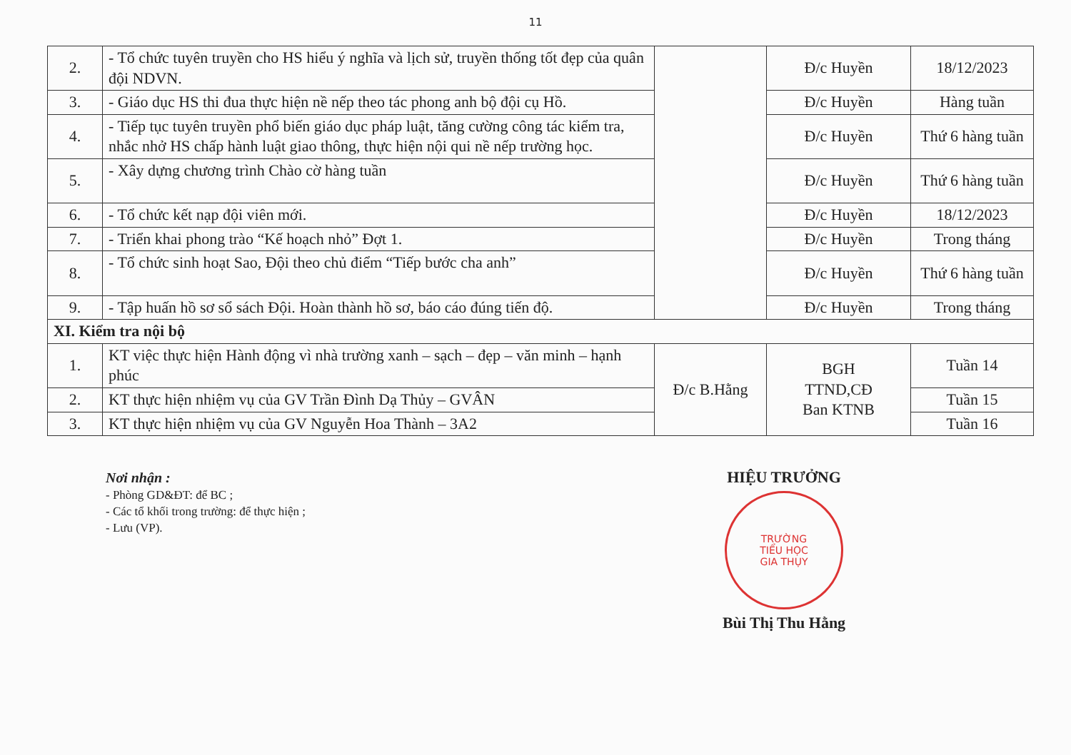11
| 2. | - Tổ chức tuyên truyền cho HS hiểu ý nghĩa và lịch sử, truyền thống tốt đẹp của quân đội NDVN. | | Đ/c Huyền | 18/12/2023 |
| 3. | - Giáo dục HS thi đua thực hiện nề nếp theo tác phong anh bộ đội cụ Hồ. | | Đ/c Huyền | Hàng tuần |
| 4. | - Tiếp tục tuyên truyền phổ biến giáo dục pháp luật, tăng cường công tác kiểm tra, nhắc nhở HS chấp hành luật giao thông, thực hiện nội qui nề nếp trường học. | | Đ/c Huyền | Thứ 6 hàng tuần |
| 5. | - Xây dựng chương trình Chào cờ hàng tuần | | Đ/c Huyền | Thứ 6 hàng tuần |
| 6. | - Tổ chức kết nạp đội viên mới. | | Đ/c Huyền | 18/12/2023 |
| 7. | - Triển khai phong trào “Kế hoạch nhỏ” Đợt 1. | | Đ/c Huyền | Trong tháng |
| 8. | - Tổ chức sinh hoạt Sao, Đội theo chủ điểm “Tiếp bước cha anh” | | Đ/c Huyền | Thứ 6 hàng tuần |
| 9. | - Tập huấn hồ sơ sổ sách Đội. Hoàn thành hồ sơ, báo cáo đúng tiến độ. | | Đ/c Huyền | Trong tháng |
| XI. Kiểm tra nội bộ | | | | |
| 1. | KT việc thực hiện Hành động vì nhà trường xanh – sạch – đẹp – văn minh – hạnh phúc | Đ/c B.Hằng | BGH TTND,CĐ Ban KTNB | Tuần 14 |
| 2. | KT thực hiện nhiệm vụ của GV Trần Đình Dạ Thủy – GVÂN | | | Tuần 15 |
| 3. | KT thực hiện nhiệm vụ của GV Nguyễn Hoa Thành – 3A2 | | | Tuần 16 |
Nơi nhận :
- Phòng GD&ĐT: để BC ;
- Các tổ khối trong trường: để thực hiện ;
- Lưu (VP).
HIỆU TRƯỞNG
TRƯỜNG
TIỂU HỌC
GIA THỤY
Bùi Thị Thu Hằng